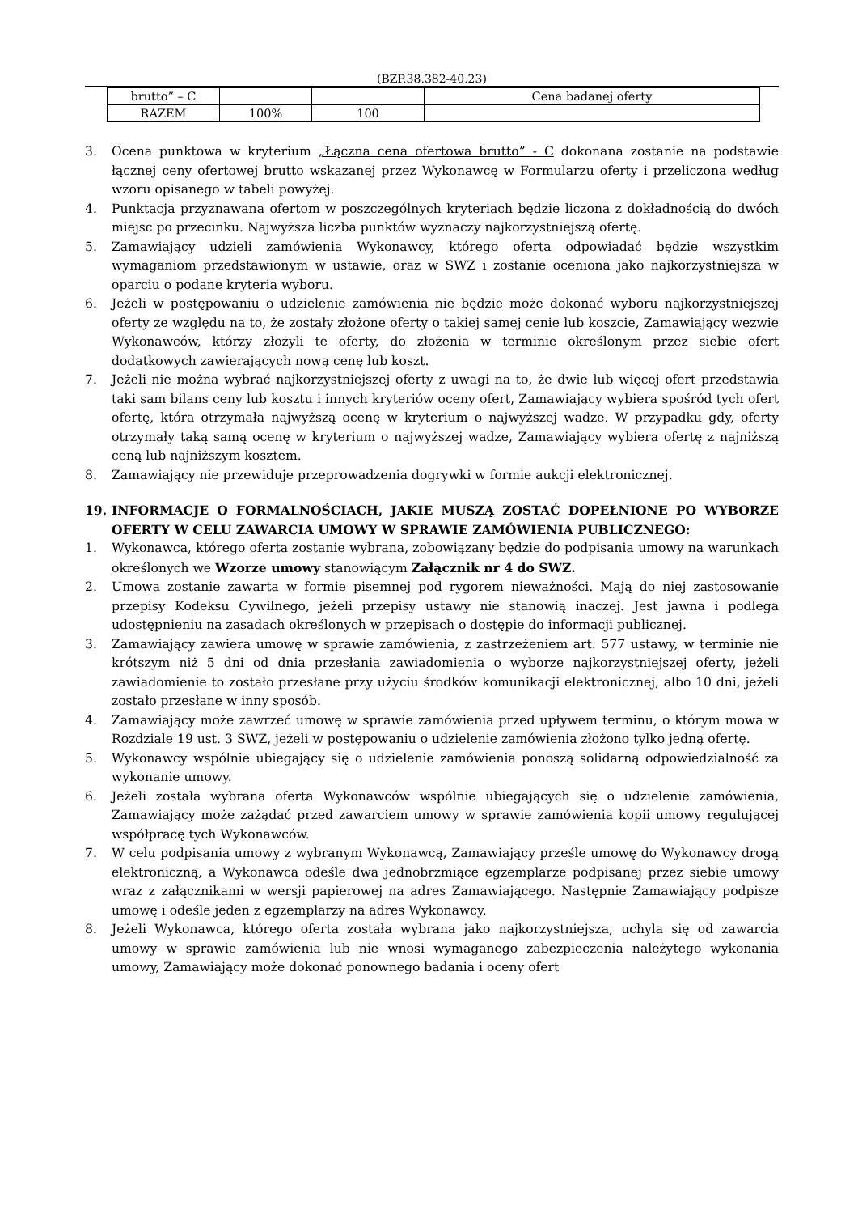(BZP.38.382-40.23)
| brutto” – C | | | Cena badanej oferty |
| RAZEM | 100% | 100 | |
3. Ocena punktowa w kryterium „Łączna cena ofertowa brutto” - C dokonana zostanie na podstawie łącznej ceny ofertowej brutto wskazanej przez Wykonawcę w Formularzu oferty i przeliczona według wzoru opisanego w tabeli powyżej.
4. Punktacja przyznawana ofertom w poszczególnych kryteriach będzie liczona z dokładnością do dwóch miejsc po przecinku. Najwyższa liczba punktów wyznaczy najkorzystniejszą ofertę.
5. Zamawiający udzieli zamówienia Wykonawcy, którego oferta odpowiadać będzie wszystkim wymaganiom przedstawionym w ustawie, oraz w SWZ i zostanie oceniona jako najkorzystniejsza w oparciu o podane kryteria wyboru.
6. Jeżeli w postępowaniu o udzielenie zamówienia nie będzie może dokonać wyboru najkorzystniejszej oferty ze względu na to, że zostały złożone oferty o takiej samej cenie lub koszcie, Zamawiający wezwie Wykonawców, którzy złożyli te oferty, do złożenia w terminie określonym przez siebie ofert dodatkowych zawierających nową cenę lub koszt.
7. Jeżeli nie można wybrać najkorzystniejszej oferty z uwagi na to, że dwie lub więcej ofert przedstawia taki sam bilans ceny lub kosztu i innych kryteriów oceny ofert, Zamawiający wybiera spośród tych ofert ofertę, która otrzymała najwyższą ocenę w kryterium o najwyższej wadze. W przypadku gdy, oferty otrzymały taką samą ocenę w kryterium o najwyższej wadze, Zamawiający wybiera ofertę z najniższą ceną lub najniższym kosztem.
8. Zamawiający nie przewiduje przeprowadzenia dogrywki w formie aukcji elektronicznej.
19. INFORMACJE O FORMALNOŚCIACH, JAKIE MUSZĄ ZOSTAĆ DOPEŁNIONE PO WYBORZE OFERTY W CELU ZAWARCIA UMOWY W SPRAWIE ZAMÓWIENIA PUBLICZNEGO:
1. Wykonawca, którego oferta zostanie wybrana, zobowiązany będzie do podpisania umowy na warunkach określonych we Wzorze umowy stanowiącym Załącznik nr 4 do SWZ.
2. Umowa zostanie zawarta w formie pisemnej pod rygorem nieważności. Mają do niej zastosowanie przepisy Kodeksu Cywilnego, jeżeli przepisy ustawy nie stanowią inaczej. Jest jawna i podlega udostępnieniu na zasadach określonych w przepisach o dostępie do informacji publicznej.
3. Zamawiający zawiera umowę w sprawie zamówienia, z zastrzeżeniem art. 577 ustawy, w terminie nie krótszym niż 5 dni od dnia przesłania zawiadomienia o wyborze najkorzystniejszej oferty, jeżeli zawiadomienie to zostało przesłane przy użyciu środków komunikacji elektronicznej, albo 10 dni, jeżeli zostało przesłane w inny sposób.
4. Zamawiający może zawrzeć umowę w sprawie zamówienia przed upływem terminu, o którym mowa w Rozdziale 19 ust. 3 SWZ, jeżeli w postępowaniu o udzielenie zamówienia złożono tylko jedną ofertę.
5. Wykonawcy wspólnie ubiegający się o udzielenie zamówienia ponoszą solidarną odpowiedzialność za wykonanie umowy.
6. Jeżeli została wybrana oferta Wykonawców wspólnie ubiegających się o udzielenie zamówienia, Zamawiający może zażądać przed zawarciem umowy w sprawie zamówienia kopii umowy regulującej współpracę tych Wykonawców.
7. W celu podpisania umowy z wybranym Wykonawcą, Zamawiający prześle umowę do Wykonawcy drogą elektroniczną, a Wykonawca odeśle dwa jednobrzmiące egzemplarze podpisanej przez siebie umowy wraz z załącznikami w wersji papierowej na adres Zamawiającego. Następnie Zamawiający podpisze umowę i odeśle jeden z egzemplarzy na adres Wykonawcy.
8. Jeżeli Wykonawca, którego oferta została wybrana jako najkorzystniejsza, uchyla się od zawarcia umowy w sprawie zamówienia lub nie wnosi wymaganego zabezpieczenia należytego wykonania umowy, Zamawiający może dokonać ponownego badania i oceny ofert